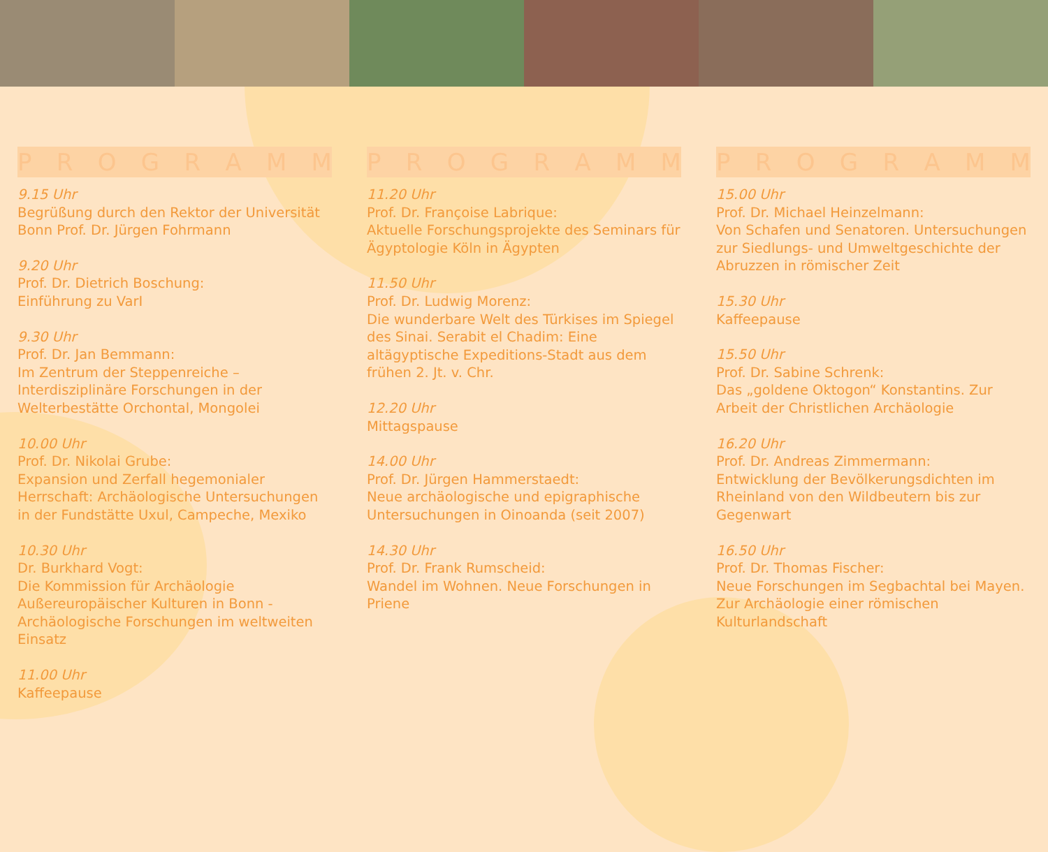PROGRAMM
9.15 Uhr
Begrüßung durch den Rektor der Universität Bonn Prof. Dr. Jürgen Fohrmann
9.20 Uhr
Prof. Dr. Dietrich Boschung:
Einführung zu VarI
9.30 Uhr
Prof. Dr. Jan Bemmann:
Im Zentrum der Steppenreiche – Interdisziplinäre Forschungen in der Welterbestätte Orchontal, Mongolei
10.00 Uhr
Prof. Dr. Nikolai Grube:
Expansion und Zerfall hegemonialer Herrschaft: Archäologische Untersuchungen in der Fundstätte Uxul, Campeche, Mexiko
10.30 Uhr
Dr. Burkhard Vogt:
Die Kommission für Archäologie Außereuropäischer Kulturen in Bonn - Archäologische Forschungen im weltweiten Einsatz
11.00 Uhr
Kaffeepause
PROGRAMM
11.20 Uhr
Prof. Dr. Françoise Labrique:
Aktuelle Forschungsprojekte des Seminars für Ägyptologie Köln in Ägypten
11.50 Uhr
Prof. Dr. Ludwig Morenz:
Die wunderbare Welt des Türkises im Spiegel des Sinai. Serabit el Chadim: Eine altägyptische Expeditions-Stadt aus dem frühen 2. Jt. v. Chr.
12.20 Uhr
Mittagspause
14.00 Uhr
Prof. Dr. Jürgen Hammerstaedt:
Neue archäologische und epigraphische Untersuchungen in Oinoanda (seit 2007)
14.30 Uhr
Prof. Dr. Frank Rumscheid:
Wandel im Wohnen. Neue Forschungen in Priene
PROGRAMM
15.00 Uhr
Prof. Dr. Michael Heinzelmann:
Von Schafen und Senatoren. Untersuchungen zur Siedlungs- und Umweltgeschichte der Abruzzen in römischer Zeit
15.30 Uhr
Kaffeepause
15.50 Uhr
Prof. Dr. Sabine Schrenk:
Das „goldene Oktogon“ Konstantins. Zur Arbeit der Christlichen Archäologie
16.20 Uhr
Prof. Dr. Andreas Zimmermann:
Entwicklung der Bevölkerungsdichten im Rheinland von den Wildbeutern bis zur Gegenwart
16.50 Uhr
Prof. Dr. Thomas Fischer:
Neue Forschungen im Segbachtal bei Mayen. Zur Archäologie einer römischen Kulturlandschaft